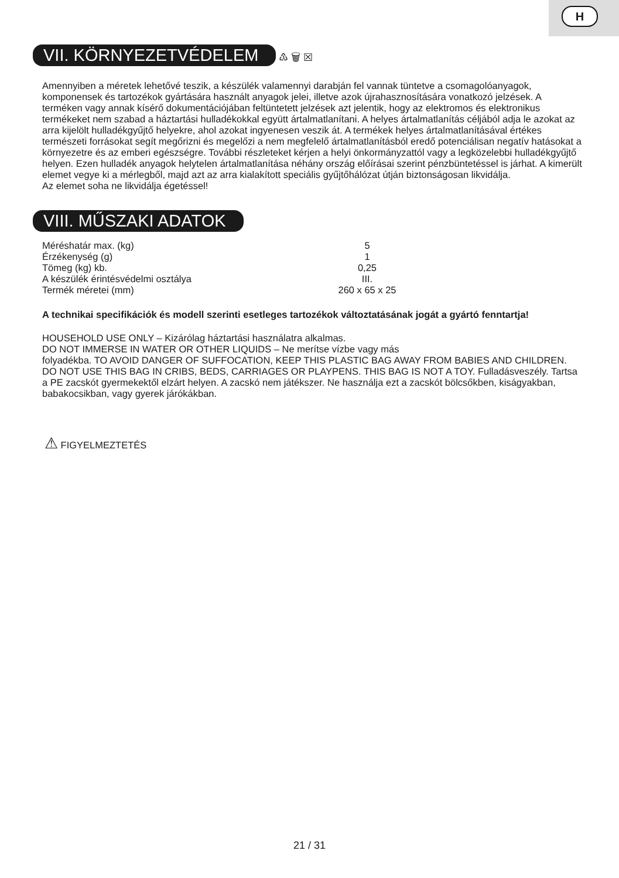H
VII. KÖRNYEZETVÉDELEM
♳ 🗑 ☒
Amennyiben a méretek lehetővé teszik, a készülék valamennyi darabján fel vannak tüntetve a csomagolóanyagok, komponensek és tartozékok gyártására használt anyagok jelei, illetve azok újrahasznosítására vonatkozó jelzések. A terméken vagy annak kísérő dokumentációjában feltüntetett jelzések azt jelentik, hogy az elektromos és elektronikus termékeket nem szabad a háztartási hulladékokkal együtt ártalmatlanítani. A helyes ártalmatlanítás céljából adja le azokat az arra kijelölt hulladékgyűjtő helyekre, ahol azokat ingyenesen veszik át. A termékek helyes ártalmatlanításával értékes természeti forrásokat segít megőrizni és megelőzi a nem megfelelő ártalmatlanításból eredő potenciálisan negatív hatásokat a környezetre és az emberi egészségre. További részleteket kérjen a helyi önkormányzattól vagy a legközelebbi hulladékgyűjtő helyen. Ezen hulladék anyagok helytelen ártalmatlanítása néhány ország előírásai szerint pénzbüntetéssel is járhat. A kimerült elemet vegye ki a mérlegből, majd azt az arra kialakított speciális gyűjtőhálózat útján biztonságosan likvidálja.
Az elemet soha ne likvidálja égetéssel!
VIII. MŰSZAKI ADATOK
| Méréshatár max. (kg) | 5 |
| Érzékenység (g) | 1 |
| Tömeg (kg) kb. | 0,25 |
| A készülék érintésvédelmi osztálya | III. |
| Termék méretei (mm) | 260 x 65 x 25 |
A technikai specifikációk és modell szerinti esetleges tartozékok változtatásának jogát a gyártó fenntartja!
HOUSEHOLD USE ONLY – Kizárólag háztartási használatra alkalmas.
DO NOT IMMERSE IN WATER OR OTHER LIQUIDS – Ne merítse vízbe vagy más
folyadékba. TO AVOID DANGER OF SUFFOCATION, KEEP THIS PLASTIC BAG AWAY FROM BABIES AND CHILDREN. DO NOT USE THIS BAG IN CRIBS, BEDS, CARRIAGES OR PLAYPENS. THIS BAG IS NOT A TOY. Fulladásveszély. Tartsa a PE zacskót gyermekektől elzárt helyen. A zacskó nem játékszer. Ne használja ezt a zacskót bölcsőkben, kiságyakban, babakocsikban, vagy gyerek járókákban.
⚠ FIGYELMEZTETÉS
21 / 31